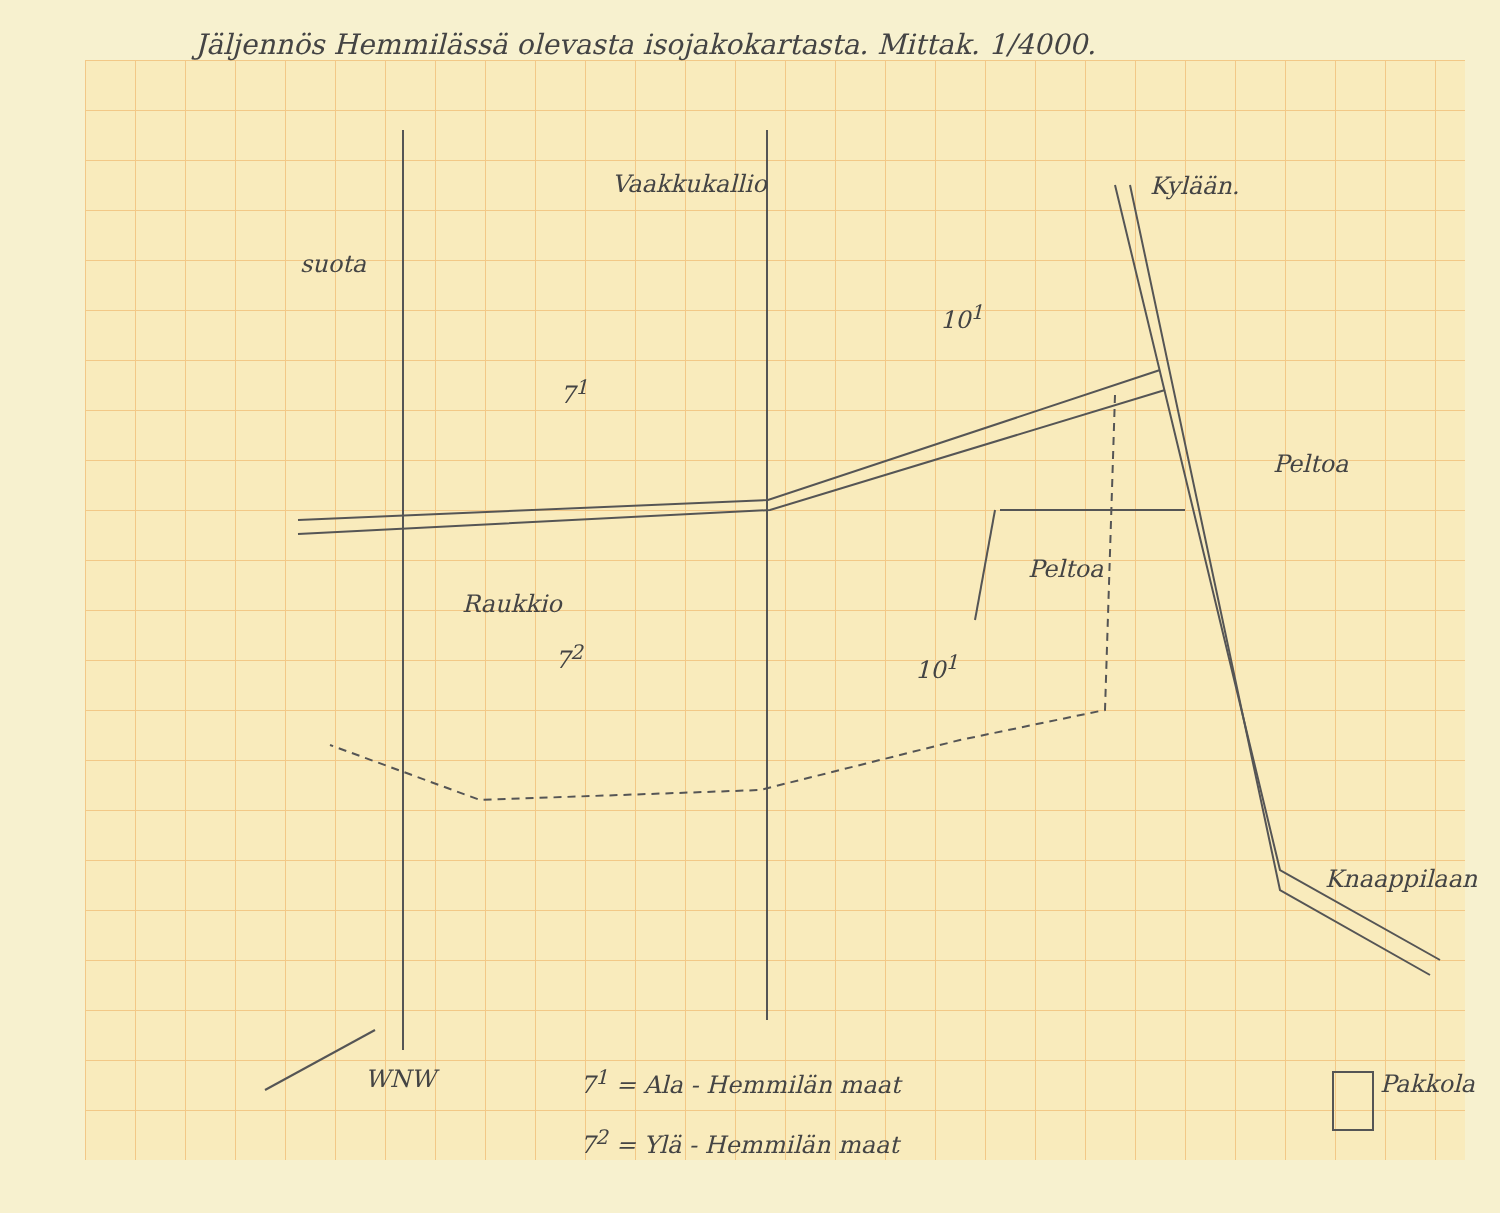Jäljennös Hemmilässä olevasta isojakokartasta. Mittak. 1/4000.
Vaakkukallio Kylään.
suota
10<sup>1</sup>
7<sup>1</sup>
Peltoa
Peltoa
Raukkio
7<sup>2</sup> 10<sup>1</sup>
Knaappilaan
Pakkola
WNW 7<sup>1</sup> = Ala - Hemmilän maat
7<sup>2</sup> = Ylä - Hemmilän maat